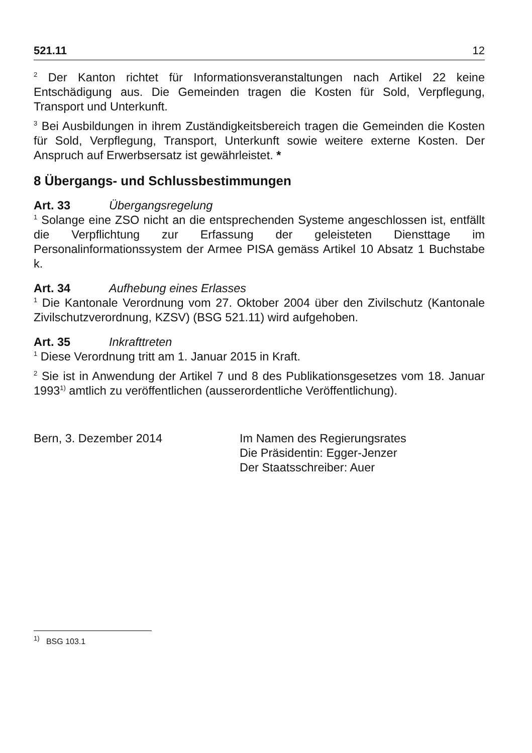521.11 12
<sup>2</sup> Der Kanton richtet für Informationsveranstaltungen nach Artikel 22 keine Entschädigung aus. Die Gemeinden tragen die Kosten für Sold, Verpflegung, Transport und Unterkunft.
<sup>3</sup> Bei Ausbildungen in ihrem Zuständigkeitsbereich tragen die Gemeinden die Kosten für Sold, Verpflegung, Transport, Unterkunft sowie weitere externe Kosten. Der Anspruch auf Erwerbsersatz ist gewährleistet. *
8 Übergangs- und Schlussbestimmungen
Art. 33 Übergangsregelung
<sup>1</sup> Solange eine ZSO nicht an die entsprechenden Systeme angeschlossen ist, entfällt die Verpflichtung zur Erfassung der geleisteten Diensttage im Personalinformationssystem der Armee PISA gemäss Artikel 10 Absatz 1 Buchstabe k.
Art. 34 Aufhebung eines Erlasses
<sup>1</sup> Die Kantonale Verordnung vom 27. Oktober 2004 über den Zivilschutz (Kantonale Zivilschutzverordnung, KZSV) (BSG 521.11) wird aufgehoben.
Art. 35 Inkrafttreten
<sup>1</sup> Diese Verordnung tritt am 1. Januar 2015 in Kraft.
<sup>2</sup> Sie ist in Anwendung der Artikel 7 und 8 des Publikationsgesetzes vom 18. Januar 1993<sup>1)</sup> amtlich zu veröffentlichen (ausserordentliche Veröffentlichung).
Bern, 3. Dezember 2014 Im Namen des Regierungsrates
Die Präsidentin: Egger-Jenzer
Der Staatsschreiber: Auer
<sup>1)</sup> BSG 103.1